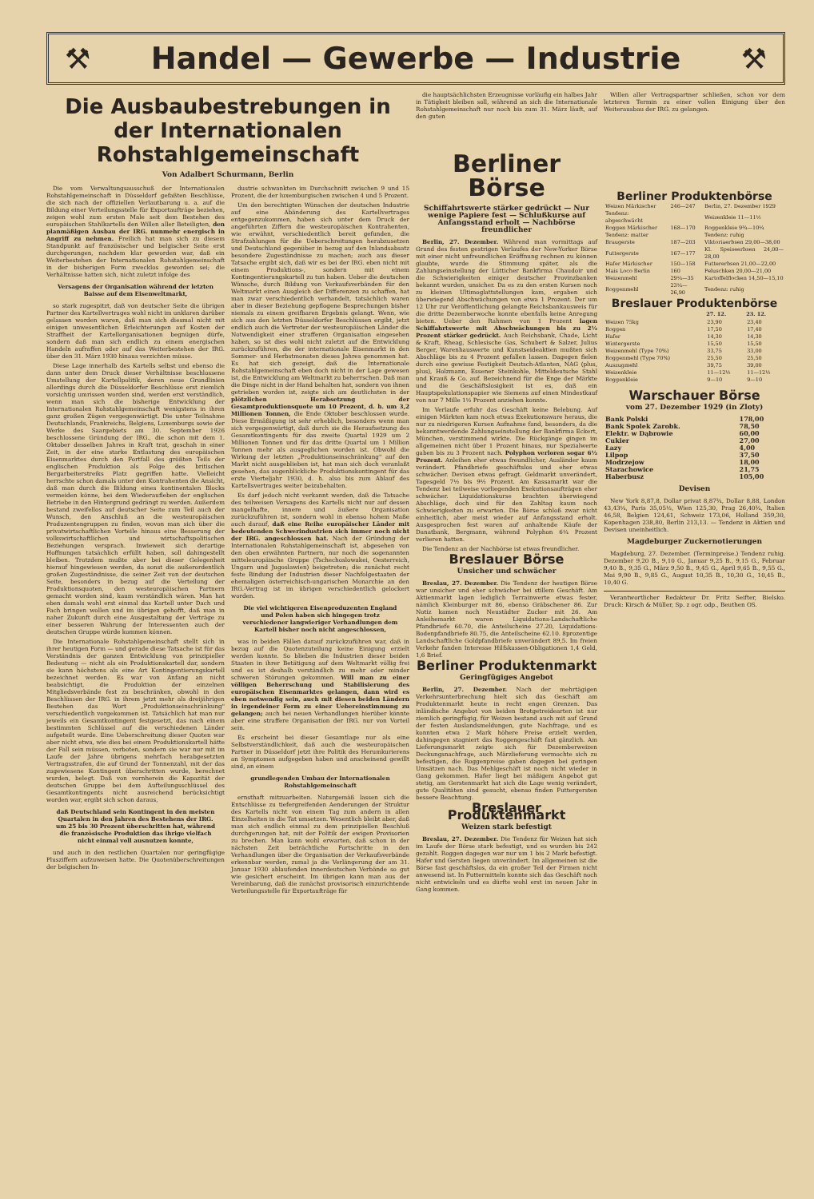⚒ Handel — Gewerbe — Industrie ⚒
Die Ausbaubestrebungen in der Internationalen Rohstahlgemeinschaft
Von Adalbert Schurmann, Berlin
Die vom Verwaltungsausschuß der Internationalen Rohstahlgemeinschaft in Düsseldorf gefaßten Beschlüsse, die sich nach der offiziellen Verlautbarung u. a. auf die Bildung einer Verteilungsstelle für Exportaufträge beziehen, zeigen wohl zum ersten Male seit dem Bestehen des europäischen Stahlkartells den Willen aller Beteiligten, den planmäßigen Ausbau der IRG. nunmehr energisch in Angriff zu nehmen. Freilich hat man sich zu diesem Standpunkt auf französischer und belgischer Seite erst durchgerungen, nachdem klar geworden war, daß ein Weiterbestehen der Internationalen Rohstahlgemeinschaft in der bisherigen Form zwecklos geworden sei; die Verhältnisse hatten sich, nicht zuletzt infolge des
Versagens der Organisation während der letzten Baisse auf dem Eisenweltmarkt,
so stark zugespitzt, daß von deutscher Seite die übrigen Partner des Kartellvertrages wohl nicht im unklaren darüber gelassen worden waren, daß man sich diesmal nicht mit einigen unwesentlichen Erleichterungen auf Kosten der Straffheit der Kartellorganisationen begnügen dürfe, sondern daß man sich endlich zu einem energischen Handeln aufraffen oder auf das Weiterbestehen der IRG. über den 31. März 1930 hinaus verzichten müsse.
Diese Lage innerhalb des Kartells selbst und ebenso die dann unter dem Druck dieser Verhältnisse beschlossene Umstellung der Kartellpolitik, deren neue Grundlinien allerdings durch die Düsseldorfer Beschlüsse erst ziemlich vorsichtig umrissen worden sind, werden erst verständlich, wenn man sich die bisherige Entwicklung der Internationalen Rohstahlgemeinschaft wenigstens in ihren ganz großen Zügen vergegenwärtigt. Die unter Teilnahme Deutschlands, Frankreichs, Belgiens, Luxemburgs sowie der Werke des Saargebiets am 30. September 1926 beschlossene Gründung der IRG., die schon mit dem 1. Oktober desselben Jahres in Kraft trat, geschah in einer Zeit, in der eine starke Entlastung des europäischen Eisenmarktes durch den Fortfall des größten Teils der englischen Produktion als Folge des britischen Bergarbeiterstreiks Platz gegriffen hatte. Vielleicht herrschte schon damals unter den Kontrahenten die Ansicht, daß man durch die Bildung eines kontinentalen Blocks vermeiden könne, bei dem Wiederaufleben der englischen Betriebe in den Hintergrund gedrängt zu werden. Außerdem bestand zweifellos auf deutscher Seite zum Teil auch der Wunsch, den Anschluß an die westeuropäischen Produzentengruppen zu finden, wovon man sich über die privatwirtschaftlichen Vorteile hinaus eine Besserung der volkswirtschaftlichen und wirtschaftspolitischen Beziehungen versprach. Inwieweit sich derartige Hoffnungen tatsächlich erfüllt haben, soll dahingestellt bleiben. Trotzdem mußte aber bei dieser Gelegenheit hierauf hingewiesen werden, da sonst die außerordentlich großen Zugeständnisse, die seiner Zeit von der deutschen Seite, besonders in bezug auf die Verteilung der Produktionsquoten, den westeuropäischen Partnern gemacht worden sind, kaum verständlich wären. Man hat eben damals wohl erst einmal das Kartell unter Dach und Fach bringen wollen und im übrigen gehofft, daß man in naher Zukunft durch eine Ausgestaltung der Verträge zu einer besseren Wahrung der Interessenten auch der deutschen Gruppe würde kommen können.
Die Internationale Rohstahlgemeinschaft stellt sich in ihrer heutigen Form — und gerade diese Tatsache ist für das Verständnis der ganzen Entwicklung von prinzipieller Bedeutung — nicht als ein Produktionskartell dar, sondern sie kann höchstens als eine Art Kontingentierungskartell bezeichnet werden. Es war von Anfang an nicht beabsichtigt, die Produktion der einzelnen Mitgliedsverbände fest zu beschränken, obwohl in den Beschlüssen der IRG. in ihrem jetzt mehr als dreijährigen Bestehen das Wort „Produktionseinschränkung" verschiedentlich vorgekommen ist. Tatsächlich hat man nur jeweils ein Gesamtkontingent festgesetzt, das nach einem bestimmten Schlüssel auf die verschiedenen Länder aufgeteilt wurde. Eine Ueberschreitung dieser Quoten war aber nicht etwa, wie dies bei einem Produktionskartell hätte der Fall sein müssen, verboten, sondern sie war nur mit im Laufe der Jahre übrigens mehrfach herabgesetzten Vertragsstrafen, die auf Grund der Tonnenzahl, mit der das zugewiesene Kontingent überschritten wurde, berechnet wurden, belegt. Daß von vornherein die Kapazität der deutschen Gruppe bei dem Aufteilungsschlüssel des Gesamtkontingents nicht ausreichend berücksichtigt worden war, ergibt sich schon daraus,
daß Deutschland sein Kontingent in den meisten Quartalen in den Jahren des Bestehens der IRG. um 25 bis 30 Prozent überschritten hat, während die französische Produktion das ihrige vielfach nicht einmal voll ausnutzen konnte,
und auch in den restlichen Quartalen nur geringfügige Plusziffern aufzuweisen hatte. Die Quotenüberschreitungen der belgischen In-
dustrie schwankten im Durchschnitt zwischen 9 und 15 Prozent, die der luxemburgischen zwischen 4 und 5 Prozent.
Um den berechtigten Wünschen der deutschen Industrie auf eine Abänderung des Kartellvertrages entgegenzukommen, haben sich unter dem Druck der angeführten Ziffern die westeuropäischen Kontrahenten, wie erwähnt, verschiedentlich bereit gefunden, die Strafzahlungen für die Ueberschreitungen herabzusetzen und Deutschland gegenüber in bezug auf den Inlandsabsatz besondere Zugeständnisse zu machen; auch aus dieser Tatsache ergibt sich, daß wir es bei der IRG. eben nicht mit einem Produktions-, sondern mit einem Kontingentierungskartell zu tun haben. Ueber die deutschen Wünsche, durch Bildung von Verkaufsverbänden für den Weltmarkt einen Ausgleich der Differenzen zu schaffen, hat man zwar verschiedentlich verhandelt, tatsächlich waren aber in dieser Beziehung gepflogene Besprechungen bisher niemals zu einem greifbaren Ergebnis gelangt. Wenn, wie sich aus den letzten Düsseldorfer Beschlüssen ergibt, jetzt endlich auch die Vertreter der westeuropäischen Länder die Notwendigkeit einer strafferen Organisation eingesehen haben, so ist dies wohl nicht zuletzt auf die Entwicklung zurückzuführen, die der internationale Eisenmarkt in den Sommer- und Herbstmonaten dieses Jahres genommen hat. Es hat sich gezeigt, daß die Internationale Rohstahlgemeinschaft eben doch nicht in der Lage gewesen ist, die Entwicklung am Weltmarkt zu beherrschen. Daß man die Dinge nicht in der Hand behalten hat, sondern von ihnen getrieben worden ist, zeigte sich am deutlichsten in der plötzlichen Herabsetzung der Gesamtproduktionsquote um 10 Prozent, d. h. um 3,2 Millionen Tonnen, die Ende Oktober beschlossen wurde. Diese Ermäßigung ist sehr erheblich, besonders wenn man sich vergegenwärtigt, daß durch sie die Heraufsetzung des Gesamtkontingents für das zweite Quartal 1929 um 2 Millionen Tonnen und für das dritte Quartal um 1 Million Tonnen mehr als ausgeglichen worden ist. Obwohl die Wirkung der letzten „Produktionseinschränkung" auf den Markt nicht ausgeblieben ist, hat man sich doch veranlaßt gesehen, das augenblickliche Produktionskontingent für das erste Vierteljahr 1930, d. h. also bis zum Ablauf des Kartellsvertrages weiter beizubehalten.
Es darf jedoch nicht verkannt werden, daß die Tatsache des teilweisen Versagens des Kartells nicht nur auf dessen mangelhafte, innere und äußere Organisation zurückzuführen ist, sondern wohl in ebenso hohem Maße auch darauf, daß eine Reihe europäischer Länder mit bedeutenden Schwerindustrien sich immer noch nicht der IRG. angeschlossen hat. Nach der Gründung der Internationalen Rohstahlgemeinschaft ist, abgesehen von den oben erwähnten Partnern, nur noch die sogenannten mitteleuropäische Gruppe (Tschechoslowakei, Oesterreich, Ungarn und Jugoslawien) beigetreten; die zunächst recht feste Bindung der Industrien dieser Nachfolgestaaten der ehemaligen österreichisch-ungarischen Monarchie an den IRG.-Vertrag ist im übrigen verschiedentlich gelockert worden.
Die viel wichtigeren Eisenproduzenten England und Polen haben sich hingegen trotz verschiedener langwieriger Verhandlungen dem Kartell bisher noch nicht angeschlossen,
was in beiden Fällen darauf zurückzuführen war, daß in bezug auf die Quotenzuteilung keine Einigung erzielt werden konnte. So blieben die Industrien dieser beiden Staaten in ihrer Betätigung auf dem Weltmarkt völlig frei und es ist deshalb verständlich zu mehr oder minder schweren Störungen gekommen. Will man zu einer völligen Beherrschung und Stabilisierung des europäischen Eisenmarktes gelangen, dann wird es eben notwendig sein, auch mit diesen beiden Ländern in irgendeiner Form zu einer Uebereinstimmung zu gelangen; auch bei neuen Verhandlungen hierüber könnte aber eine straffere Organisation der IRG. nur von Vorteil sein.
Es erscheint bei dieser Gesamtlage nur als eine Selbstverständlichkeit, daß auch die westeuropäischen Partner in Düsseldorf jetzt ihre Politik des Herumkurierens an Symptomen aufgegeben haben und anscheinend gewillt sind, an einem
grundlegenden Umbau der Internationalen Rohstahlgemeinschaft
ernsthaft mitzuarbeiten. Naturgemäß lassen sich die Entschlüsse zu tiefergreifenden Aenderungen der Struktur des Kartells nicht von einem Tag zum andern in allen Einzelheiten in die Tat umsetzen. Wesentlich bleibt aber, daß man sich endlich einmal zu dem prinzipiellen Beschluß durchgerungen hat, mit der Politik der ewigen Provisorien zu brechen. Man kann wohl erwarten, daß schon in der nächsten Zeit beträchtliche Fortschritte in den Verhandlungen über die Organisation der Verkaufsverbände erkennbar werden, zumal ja die Verlängerung der am 31. Januar 1930 ablaufenden innerdeutschen Verbände so gut wie gesichert erscheint. Im übrigen kann man aus der Vereinbarung, daß die zunächst provisorisch einzurichtende Verteilungsstelle für Exportaufträge für
die hauptsächlichsten Erzeugnisse vorläufig ein halbes Jahr in Tätigkeit bleiben soll, während an sich die Internationale Rohstahlgemeinschaft nur noch bis zum 31. März läuft, auf den guten
Berliner Börse
Schiffahrtswerte stärker gedrückt — Nur wenige Papiere fest — Schlußkurse auf Anfangsstand erholt — Nachbörse freundlicher
Berlin, 27. Dezember. Während man vormittags auf Grund des festen gestrigen Verlaufes der New-Yorker Börse mit einer nicht unfreundlichen Eröffnung rechnen zu können glaubte, wurde die Stimmung später, als die Zahlungseinstellung der Lütticher Bankfirma Chaudoir und die Schwierigkeiten einiger deutscher Provinzbanken bekannt wurden, unsicher. Da es zu den ersten Kursen noch zu kleinen Ultimoglattstellungen kam, ergaben sich überwiegend Abschwächungen von etwa 1 Prozent. Der um 12 Uhr zur Veröffentlichung gelangte Reichsbankausweis für die dritte Dezemberwoche konnte ebenfalls keine Anregung bieten. Ueber den Rahmen von 1 Prozent lagen Schiffahrtswerte mit Abschwächungen bis zu 2½ Prozent stärker gedrückt. Auch Reichsbank, Chade, Licht & Kraft, Rheag, Schlesische Gas, Schubert & Salzer, Julius Berger, Warenhauswerte und Kunstseideaktien mußten sich Abschläge bis zu 4 Prozent gefallen lassen. Dagegen fielen durch eine gewisse Festigkeit Deutsch-Atlanten, NAG (plus, plus), Holzmann, Essener Steinkohle, Mitteldeutsche Stahl und Krauß & Co. auf. Bezeichnend für die Enge der Märkte und die Geschäftslosigkeit ist es, daß ein Hauptspekulationspapier wie Siemens auf einen Mindestkauf von nur 7 Mille 1½ Prozent anziehen konnte.
Im Verlaufe erfuhr das Geschäft keine Belebung. Auf einigen Märkten kam noch etwas Exekutionsware heraus, die nur zu niedrigeren Kursen Aufnahme fand, besonders, da die bekanntwerdende Zahlungseinstellung der Bankfirma Eckert, München, verstimmend wirkte. Die Rückgänge gingen im allgemeinen nicht über 1 Prozent hinaus, nur Spezialwerte gaben bis zu 3 Prozent nach. Polyphon verloren sogar 6½ Prozent. Anleihen eher etwas freundlicher, Ausländer kaum verändert. Pfandbriefe geschäftslos und eher etwas schwächer. Devisen etwas gefragt. Geldmarkt unverändert, Tagesgeld 7½ bis 9½ Prozent. Am Kassamarkt war die Tendenz bei teilweise vorliegenden Exekutionsaufträgen eher schwächer. Liquidationskurse brachten überwiegend Abschläge, doch sind für den Zahltag kaum noch Schwierigkeiten zu erwarten. Die Börse schloß zwar nicht einheitlich, aber meist wieder auf Anfangsstand erholt. Ausgesprochen fest waren auf anhaltende Käufe der Danatbank, Bergmann, während Polyphon 6¼ Prozent verlieren hatten.
Die Tendenz an der Nachbörse ist etwas freundlicher.
Breslauer Börse
Unsicher und schwächer
Breslau, 27. Dezember. Die Tendenz der heutigen Börse war unsicher und eher schwächer bei stillem Geschäft. Am Aktienmarkt lagen lediglich Terrainwerte etwas fester, nämlich Kleinburger mit 86, ebenso Gräbschener 86. Zur Notiz kamen noch Neustädter Zucker mit 26. Am Anleihemarkt waren Liquidations-Landschaftliche Pfandbriefe 60.70, die Anteilscheine 27.20, Liquidations-Bodenpfandbriefe 80.75, die Anteilscheine 62.10. 8prozentige Landschaftliche Goldpfandbriefe unverändert 89,5. Im freien Verkehr fanden Interesse Hilfskassen-Obligationen 1,4 Geld, 1,6 Brief.
Berliner Produktenmarkt
Geringfügiges Angebot
Berlin, 27. Dezember. Nach der mehrtägigen Verkehrsunterbrechung hielt sich das Geschäft am Produktenmarkt heute in recht engen Grenzen. Das inländische Angebot von beiden Brotgetreidearten ist nur ziemlich geringfügig, für Weizen bestand auch mit auf Grund der festen Auslandsmeldungen, gute Nachfrage, und es konnten etwa 2 Mark höhere Preise erzielt werden, dahingegen stagniert das Roggengeschäft fast gänzlich. Am Lieferungsmarkt zeigte sich für Dezemberweizen Deckungsnachfrage, auch Märzlieferung vermochte sich zu befestigen, die Roggenpreise gaben dagegen bei geringen Umsätzen nach. Das Mehlgeschäft ist noch nicht wieder in Gang gekommen. Hafer liegt bei mäßigem Angebot gut stetig, am Gerstenmarkt hat sich die Lage wenig verändert, gute Qualitäten sind gesucht, ebenso finden Futtergersten bessere Beachtung.
Breslauer Produktenmarkt
Weizen stark befestigt
Breslau, 27. Dezember. Die Tendenz für Weizen hat sich im Laufe der Börse stark befestigt, und es wurden bis 242 gezahlt. Roggen dagegen war nur um 1 bis 2 Mark befestigt. Hafer und Gersten liegen unverändert. Im allgemeinen ist die Börse fast geschäftslos, da ein großer Teil der Firmen nicht anwesend ist. In Futtermitteln konnte sich das Geschäft noch nicht entwickeln und es dürfte wohl erst im neuen Jahr in Gang kommen.
Willen aller Vertragspartner schließen, schon vor dem letzteren Termin zu einer vollen Einigung über den Weiterausbau der IRG. zu gelangen.
Berliner Produktenbörse
| Weizen Märkischer | 246—247 | Berlin, 27. Dezember 1929 |
| Tendenz: abgeschwächt | | Weizenkleie 11—11½ |
| Roggen Märkischer | 168—170 | Roggenkleie 9¾—10¼ |
| Tendenz: matter | | Tendenz: ruhig |
| Braugerste | 187—203 | Viktoriaerbsen 29,00—38,00 |
| Futtergerste | 167—177 | Kl. Speiseerbsen 24,00—28,00 |
| Hafer Märkischer | 150—158 | Futtererbsen 21,00—22,00 |
| Mais Loco Berlin | 160 | Peluschken 20,00—21,00 |
| Weizenmehl | 29¼—35 | Kartoffelflocken 14,50—15,10 |
| Roggenmehl | 23¼—26,90 | Tendenz: ruhig |
Breslauer Produktenbörse
| | 27. 12. | 23. 12. |
| --- | --- | --- |
| Weizen 75kg | 23,90 | 23,40 |
| Roggen | 17,50 | 17,40 |
| Hafer | 14,30 | 14,30 |
| Wintergerste | 15,50 | 15,50 |
| Weizenmehl (Type 70%) | 33,75 | 33,00 |
| Roggenmehl (Type 70%) | 25,50 | 25,50 |
| Auszugmehl | 39,75 | 39,00 |
| Weizenkleie | 11—12½ | 11—12½ |
| Roggenkleie | 9—10 | 9—10 |
Warschauer Börse
vom 27. Dezember 1929 (in Zloty)
| Bank Polski | 178,00 |
| Bank Spolek Zarobk. | 78,50 |
| Elektr. w Dąbrowie | 60,00 |
| Cukier | 27,00 |
| Łazy | 4,00 |
| Lilpop | 37,50 |
| Modrzejow | 18,00 |
| Starachowice | 21,75 |
| Haberbusz | 105,00 |
Devisen
New York 8,87,8, Dollar privat 8,87¾, Dollar 8,88, London 43,43¼, Paris 35,05½, Wien 125,30, Prag 26,40¾, Italien 46,58, Belgien 124,61, Schweiz 173,06, Holland 359,30, Kopenhagen 238,80, Berlin 213,13. — Tendenz in Aktien und Devisen uneinheitlich.
Magdeburger Zuckernotierungen
Magdeburg, 27. Dezember. (Terminpreise.) Tendenz ruhig. Dezember 9,20 B., 9,10 G., Januar 9,25 B., 9,15 G., Februar 9,40 B., 9,35 G., März 9,50 B., 9,45 G., April 9,65 B., 9,55 G., Mai 9,90 B., 9,85 G., August 10,35 B., 10,30 G., 10,45 B., 10,40 G.
Verantwortlicher Redakteur Dr. Fritz Seifter, Bielsko. Druck: Kirsch & Müller, Sp. z ogr. odp., Beuthen OS.